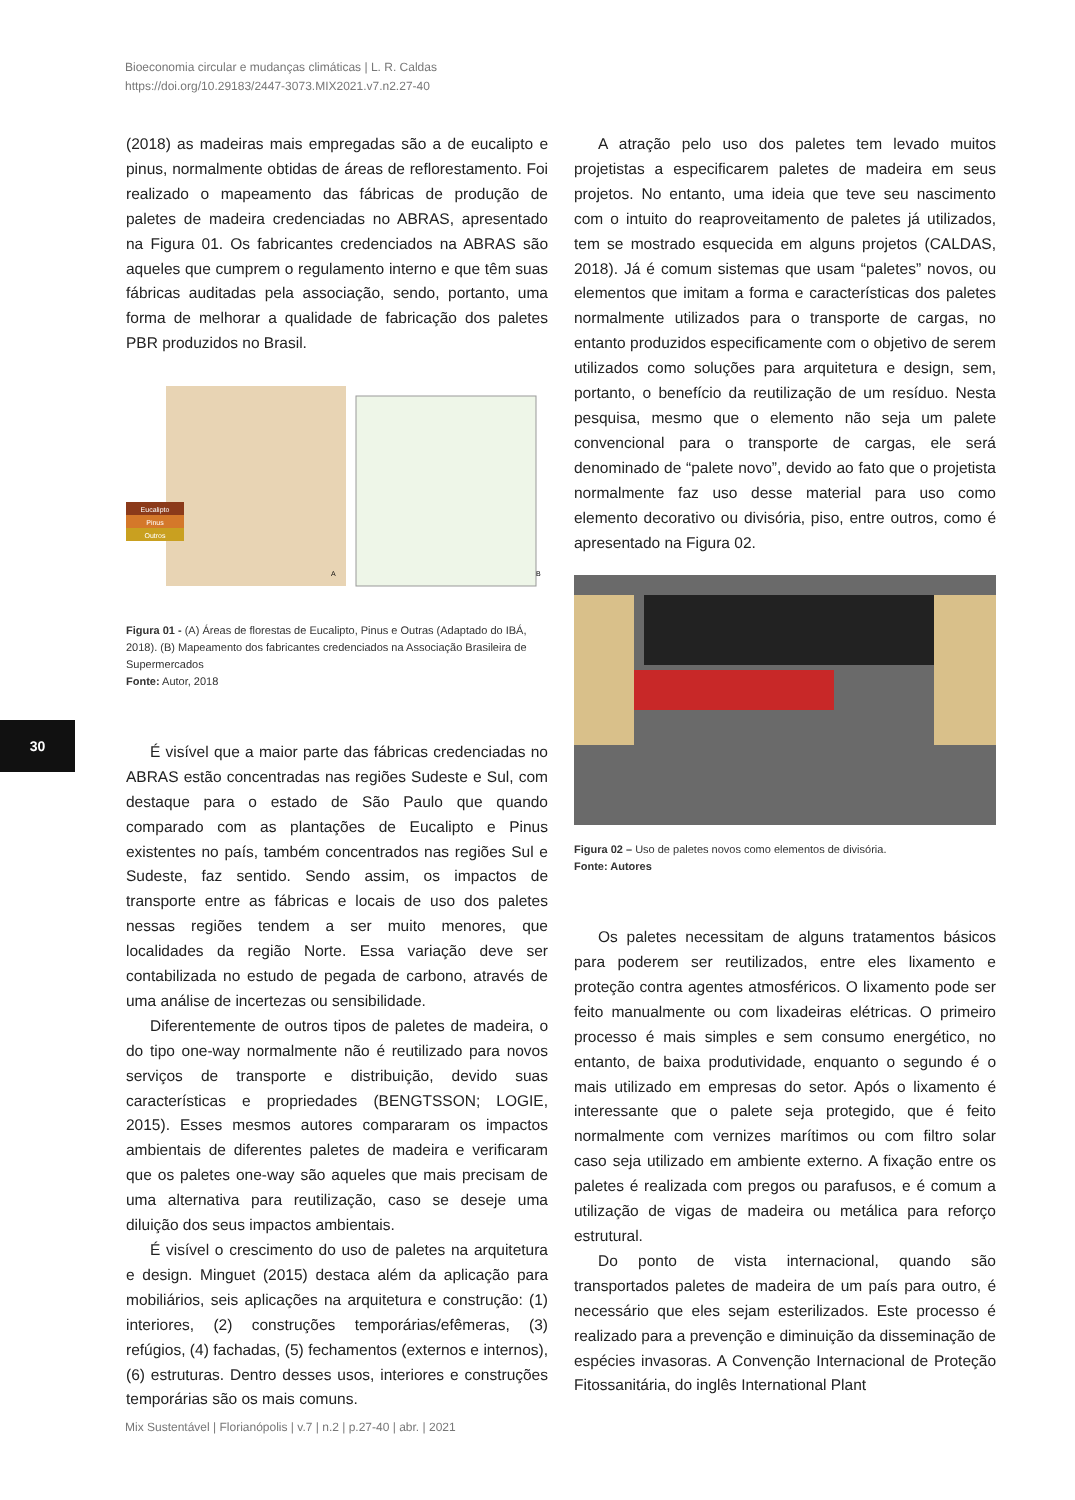Bioeconomia circular e mudanças climáticas | L. R. Caldas
https://doi.org/10.29183/2447-3073.MIX2021.v7.n2.27-40
30
(2018) as madeiras mais empregadas são a de eucalipto e pinus, normalmente obtidas de áreas de reflorestamento. Foi realizado o mapeamento das fábricas de produção de paletes de madeira credenciadas no ABRAS, apresentado na Figura 01. Os fabricantes credenciados na ABRAS são aqueles que cumprem o regulamento interno e que têm suas fábricas auditadas pela associação, sendo, portanto, uma forma de melhorar a qualidade de fabricação dos paletes PBR produzidos no Brasil.
Eucalipto
Pinus
Outros
A
B
Figura 01 - (A) Áreas de florestas de Eucalipto, Pinus e Outras (Adaptado do IBÁ, 2018). (B) Mapeamento dos fabricantes credenciados na Associação Brasileira de Supermercados
Fonte: Autor, 2018
É visível que a maior parte das fábricas credenciadas no ABRAS estão concentradas nas regiões Sudeste e Sul, com destaque para o estado de São Paulo que quando comparado com as plantações de Eucalipto e Pinus existentes no país, também concentrados nas regiões Sul e Sudeste, faz sentido. Sendo assim, os impactos de transporte entre as fábricas e locais de uso dos paletes nessas regiões tendem a ser muito menores, que localidades da região Norte. Essa variação deve ser contabilizada no estudo de pegada de carbono, através de uma análise de incertezas ou sensibilidade.
Diferentemente de outros tipos de paletes de madeira, o do tipo one-way normalmente não é reutilizado para novos serviços de transporte e distribuição, devido suas características e propriedades (BENGTSSON; LOGIE, 2015). Esses mesmos autores compararam os impactos ambientais de diferentes paletes de madeira e verificaram que os paletes one-way são aqueles que mais precisam de uma alternativa para reutilização, caso se deseje uma diluição dos seus impactos ambientais.
É visível o crescimento do uso de paletes na arquitetura e design. Minguet (2015) destaca além da aplicação para mobiliários, seis aplicações na arquitetura e construção: (1) interiores, (2) construções temporárias/efêmeras, (3) refúgios, (4) fachadas, (5) fechamentos (externos e internos), (6) estruturas. Dentro desses usos, interiores e construções temporárias são os mais comuns.
A atração pelo uso dos paletes tem levado muitos projetistas a especificarem paletes de madeira em seus projetos. No entanto, uma ideia que teve seu nascimento com o intuito do reaproveitamento de paletes já utilizados, tem se mostrado esquecida em alguns projetos (CALDAS, 2018). Já é comum sistemas que usam “paletes” novos, ou elementos que imitam a forma e características dos paletes normalmente utilizados para o transporte de cargas, no entanto produzidos especificamente com o objetivo de serem utilizados como soluções para arquitetura e design, sem, portanto, o benefício da reutilização de um resíduo. Nesta pesquisa, mesmo que o elemento não seja um palete convencional para o transporte de cargas, ele será denominado de “palete novo”, devido ao fato que o projetista normalmente faz uso desse material para uso como elemento decorativo ou divisória, piso, entre outros, como é apresentado na Figura 02.
Figura 02 – Uso de paletes novos como elementos de divisória.
Fonte: Autores
Os paletes necessitam de alguns tratamentos básicos para poderem ser reutilizados, entre eles lixamento e proteção contra agentes atmosféricos. O lixamento pode ser feito manualmente ou com lixadeiras elétricas. O primeiro processo é mais simples e sem consumo energético, no entanto, de baixa produtividade, enquanto o segundo é o mais utilizado em empresas do setor. Após o lixamento é interessante que o palete seja protegido, que é feito normalmente com vernizes marítimos ou com filtro solar caso seja utilizado em ambiente externo. A fixação entre os paletes é realizada com pregos ou parafusos, e é comum a utilização de vigas de madeira ou metálica para reforço estrutural.
Do ponto de vista internacional, quando são transportados paletes de madeira de um país para outro, é necessário que eles sejam esterilizados. Este processo é realizado para a prevenção e diminuição da disseminação de espécies invasoras. A Convenção Internacional de Proteção Fitossanitária, do inglês International Plant
Mix Sustentável | Florianópolis | v.7 | n.2 | p.27-40 | abr. | 2021